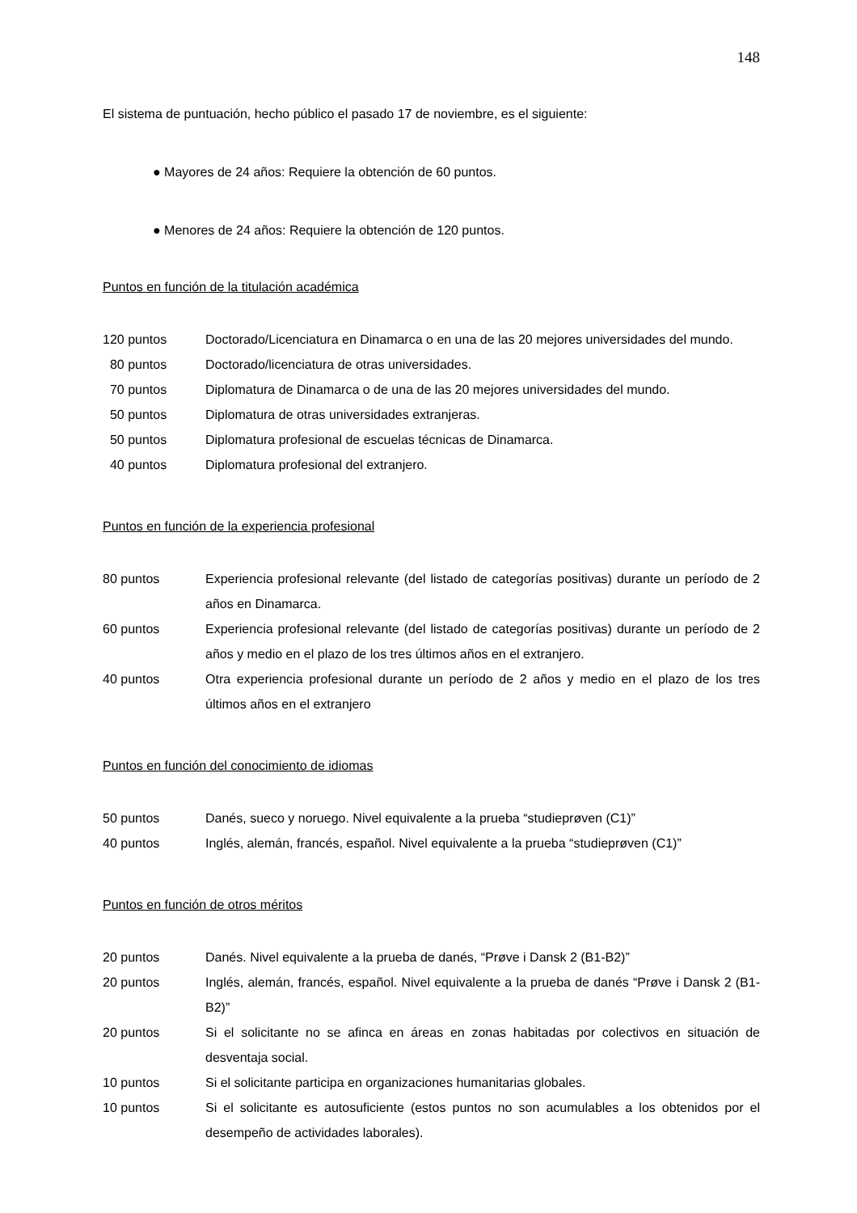148
El sistema de puntuación, hecho público el pasado 17 de noviembre, es el siguiente:
● Mayores de 24 años: Requiere la obtención de 60 puntos.
● Menores de 24 años: Requiere la obtención de 120 puntos.
Puntos en función de la titulación académica
| 120 puntos | Doctorado/Licenciatura en Dinamarca o en una de las 20 mejores universidades del mundo. |
| 80 puntos | Doctorado/licenciatura de otras universidades. |
| 70 puntos | Diplomatura de Dinamarca o de una de las 20 mejores universidades del mundo. |
| 50 puntos | Diplomatura de otras universidades extranjeras. |
| 50 puntos | Diplomatura profesional de escuelas técnicas de Dinamarca. |
| 40 puntos | Diplomatura profesional del extranjero. |
Puntos en función de la experiencia profesional
| 80 puntos | Experiencia profesional relevante (del listado de categorías positivas) durante un período de 2 años en Dinamarca. |
| 60 puntos | Experiencia profesional relevante (del listado de categorías positivas) durante un período de 2 años y medio en el plazo de los tres últimos años en el extranjero. |
| 40 puntos | Otra experiencia profesional durante un período de 2 años y medio en el plazo de los tres últimos años en el extranjero |
Puntos en función del conocimiento de idiomas
| 50 puntos | Danés, sueco y noruego. Nivel equivalente a la prueba “studieprøven (C1)” |
| 40 puntos | Inglés, alemán, francés, español. Nivel equivalente a la prueba “studieprøven (C1)” |
Puntos en función de otros méritos
| 20 puntos | Danés. Nivel equivalente a la prueba de danés, “Prøve i Dansk 2 (B1-B2)” |
| 20 puntos | Inglés, alemán, francés, español. Nivel equivalente a la prueba de danés “Prøve i Dansk 2 (B1-B2)” |
| 20 puntos | Si el solicitante no se afinca en áreas en zonas habitadas por colectivos en situación de desventaja social. |
| 10 puntos | Si el solicitante participa en organizaciones humanitarias globales. |
| 10 puntos | Si el solicitante es autosuficiente (estos puntos no son acumulables a los obtenidos por el desempeño de actividades laborales). |